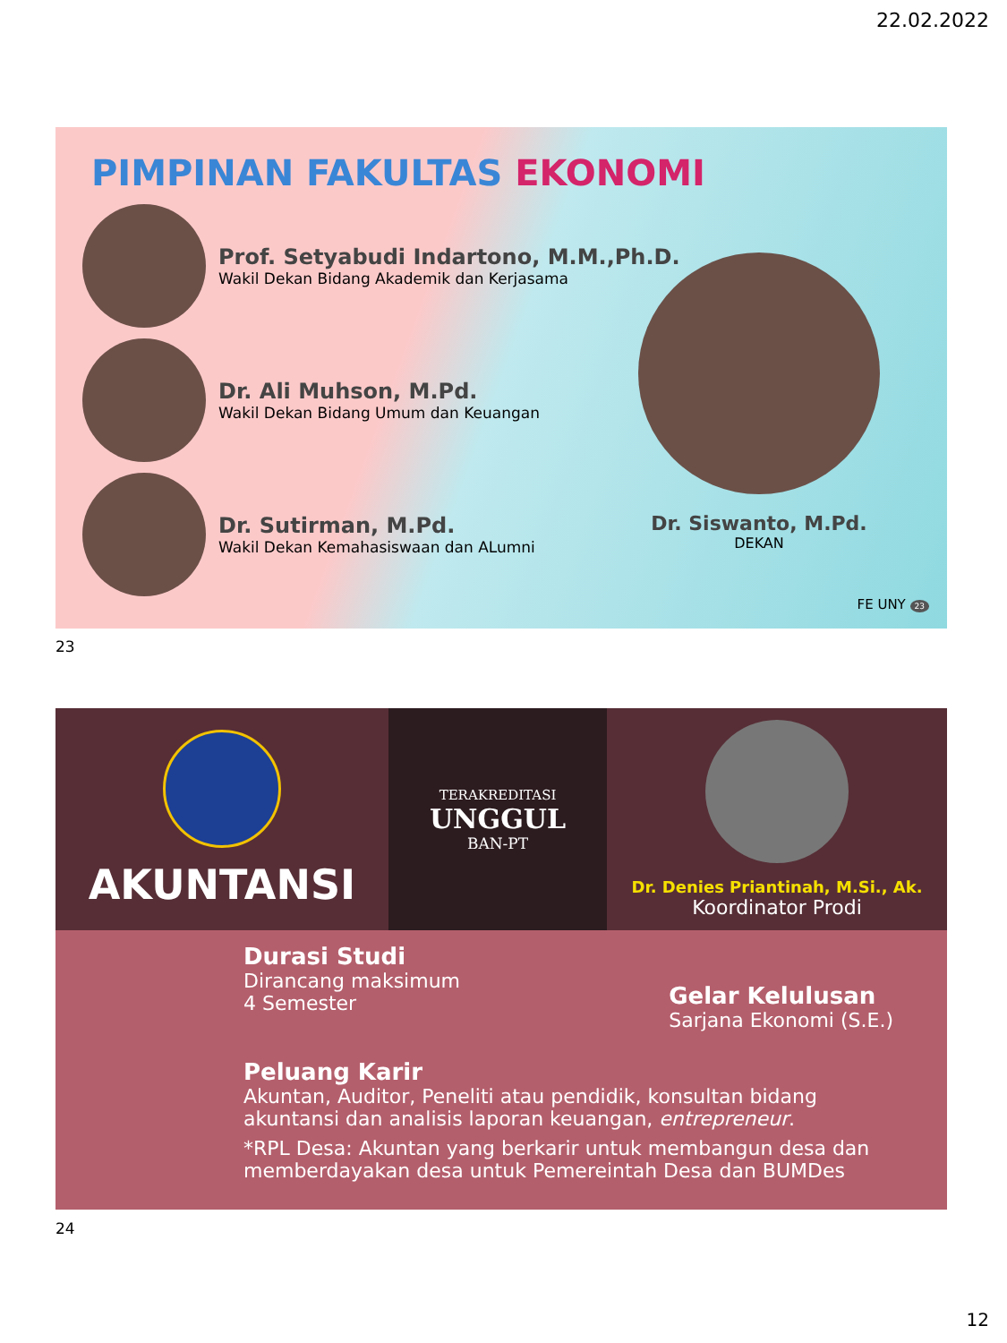22.02.2022
PIMPINAN FAKULTAS EKONOMI
Prof. Setyabudi Indartono, M.M.,Ph.D.
Wakil Dekan Bidang Akademik dan Kerjasama
Dr. Ali Muhson, M.Pd.
Wakil Dekan Bidang Umum dan Keuangan
Dr. Sutirman, M.Pd.
Wakil Dekan Kemahasiswaan dan ALumni
Dr. Siswanto, M.Pd.
DEKAN
FE UNY 23
23
AKUNTANSI
TERAKREDITASI
UNGGUL
BAN-PT
Dr. Denies Priantinah, M.Si., Ak.
Koordinator Prodi
Durasi Studi
Dirancang maksimum
4 Semester
Gelar Kelulusan
Sarjana Ekonomi (S.E.)
Peluang Karir
Akuntan, Auditor, Peneliti atau pendidik, konsultan bidang akuntansi dan analisis laporan keuangan, entrepreneur.
*RPL Desa: Akuntan yang berkarir untuk membangun desa dan memberdayakan desa untuk Pemereintah Desa dan BUMDes
24
12